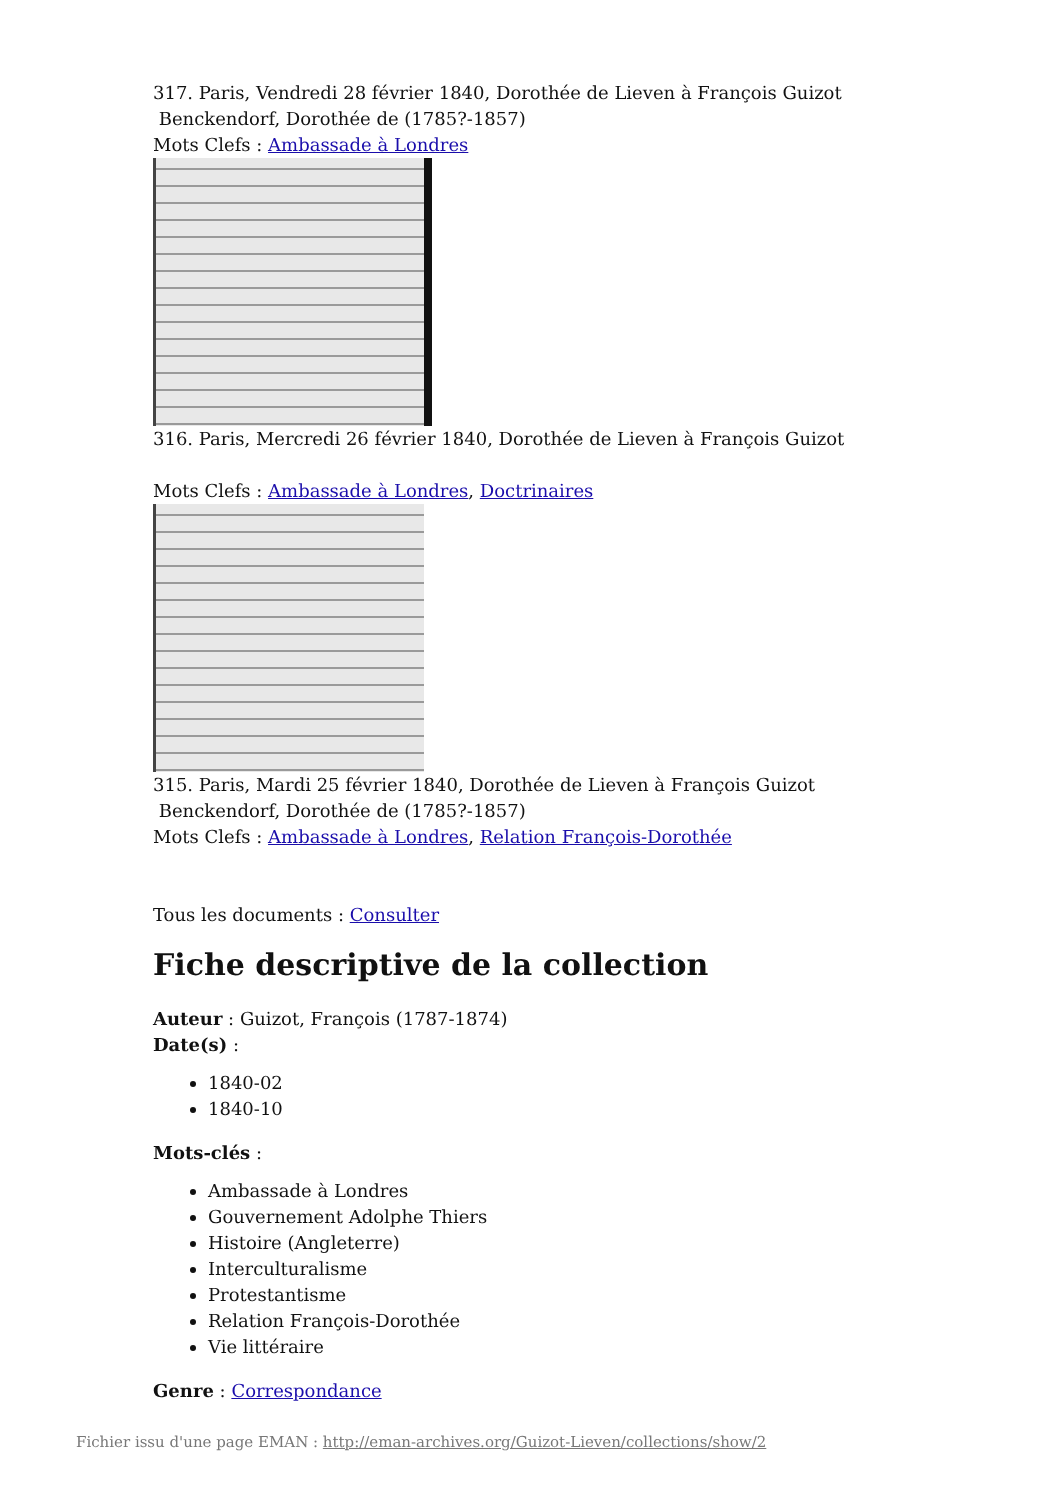317. Paris, Vendredi 28 février 1840, Dorothée de Lieven à François Guizot
Benckendorf, Dorothée de (1785?-1857)
Mots Clefs : Ambassade à Londres
316. Paris, Mercredi 26 février 1840, Dorothée de Lieven à François Guizot
Mots Clefs : Ambassade à Londres, Doctrinaires
315. Paris, Mardi 25 février 1840, Dorothée de Lieven à François Guizot
Benckendorf, Dorothée de (1785?-1857)
Mots Clefs : Ambassade à Londres, Relation François-Dorothée
Tous les documents : Consulter
Fiche descriptive de la collection
Auteur : Guizot, François (1787-1874)
Date(s) :
1840-02
1840-10
Mots-clés :
Ambassade à Londres
Gouvernement Adolphe Thiers
Histoire (Angleterre)
Interculturalisme
Protestantisme
Relation François-Dorothée
Vie littéraire
Genre : Correspondance
Fichier issu d'une page EMAN : http://eman-archives.org/Guizot-Lieven/collections/show/2